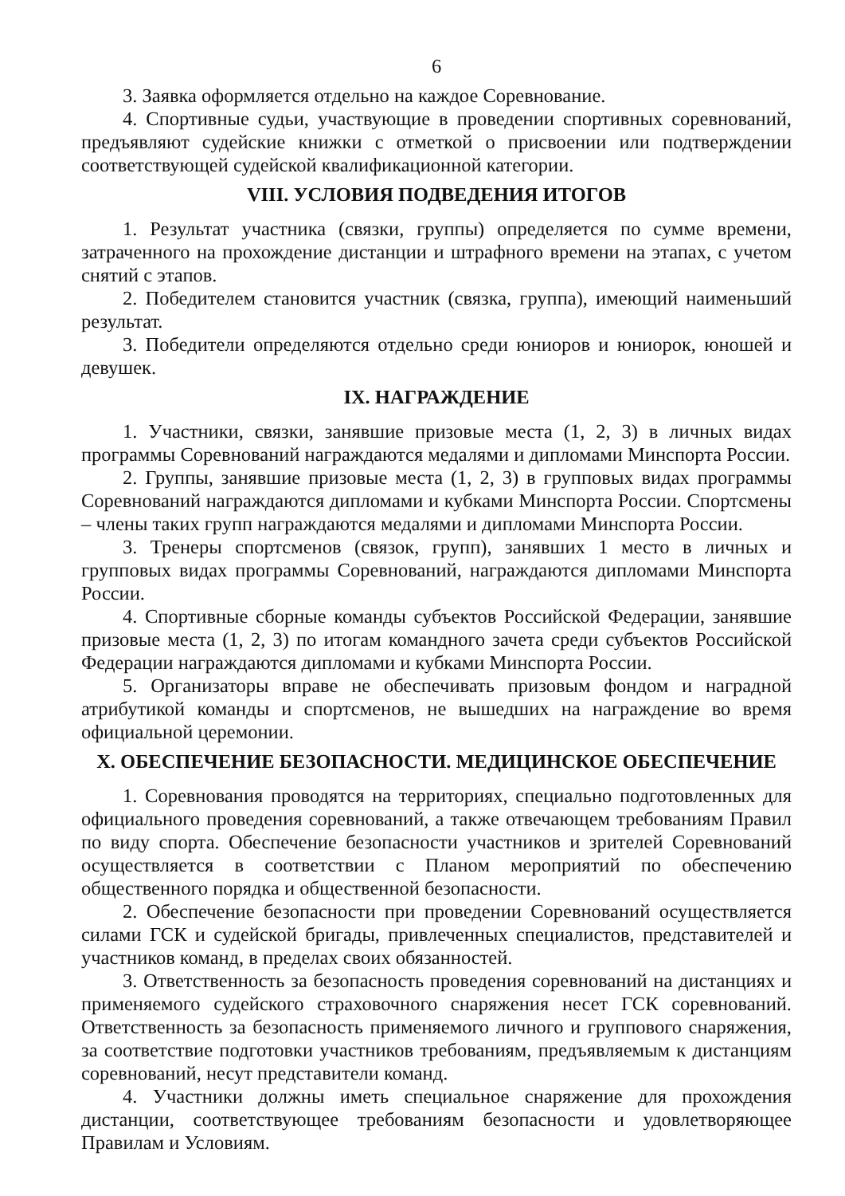6
3. Заявка оформляется отдельно на каждое Соревнование.
4. Спортивные судьи, участвующие в проведении спортивных соревнований, предъявляют судейские книжки с отметкой о присвоении или подтверждении соответствующей судейской квалификационной категории.
VIII. УСЛОВИЯ ПОДВЕДЕНИЯ ИТОГОВ
1. Результат участника (связки, группы) определяется по сумме времени, затраченного на прохождение дистанции и штрафного времени на этапах, с учетом снятий с этапов.
2. Победителем становится участник (связка, группа), имеющий наименьший результат.
3. Победители определяются отдельно среди юниоров и юниорок, юношей и девушек.
IX. НАГРАЖДЕНИЕ
1. Участники, связки, занявшие призовые места (1, 2, 3) в личных видах программы Соревнований награждаются медалями и дипломами Минспорта России.
2. Группы, занявшие призовые места (1, 2, 3) в групповых видах программы Соревнований награждаются дипломами и кубками Минспорта России. Спортсмены – члены таких групп награждаются медалями и дипломами Минспорта России.
3. Тренеры спортсменов (связок, групп), занявших 1 место в личных и групповых видах программы Соревнований, награждаются дипломами Минспорта России.
4. Спортивные сборные команды субъектов Российской Федерации, занявшие призовые места (1, 2, 3) по итогам командного зачета среди субъектов Российской Федерации награждаются дипломами и кубками Минспорта России.
5. Организаторы вправе не обеспечивать призовым фондом и наградной атрибутикой команды и спортсменов, не вышедших на награждение во время официальной церемонии.
X. ОБЕСПЕЧЕНИЕ БЕЗОПАСНОСТИ. МЕДИЦИНСКОЕ ОБЕСПЕЧЕНИЕ
1. Соревнования проводятся на территориях, специально подготовленных для официального проведения соревнований, а также отвечающем требованиям Правил по виду спорта. Обеспечение безопасности участников и зрителей Соревнований осуществляется в соответствии с Планом мероприятий по обеспечению общественного порядка и общественной безопасности.
2. Обеспечение безопасности при проведении Соревнований осуществляется силами ГСК и судейской бригады, привлеченных специалистов, представителей и участников команд, в пределах своих обязанностей.
3. Ответственность за безопасность проведения соревнований на дистанциях и применяемого судейского страховочного снаряжения несет ГСК соревнований. Ответственность за безопасность применяемого личного и группового снаряжения, за соответствие подготовки участников требованиям, предъявляемым к дистанциям соревнований, несут представители команд.
4. Участники должны иметь специальное снаряжение для прохождения дистанции, соответствующее требованиям безопасности и удовлетворяющее Правилам и Условиям.